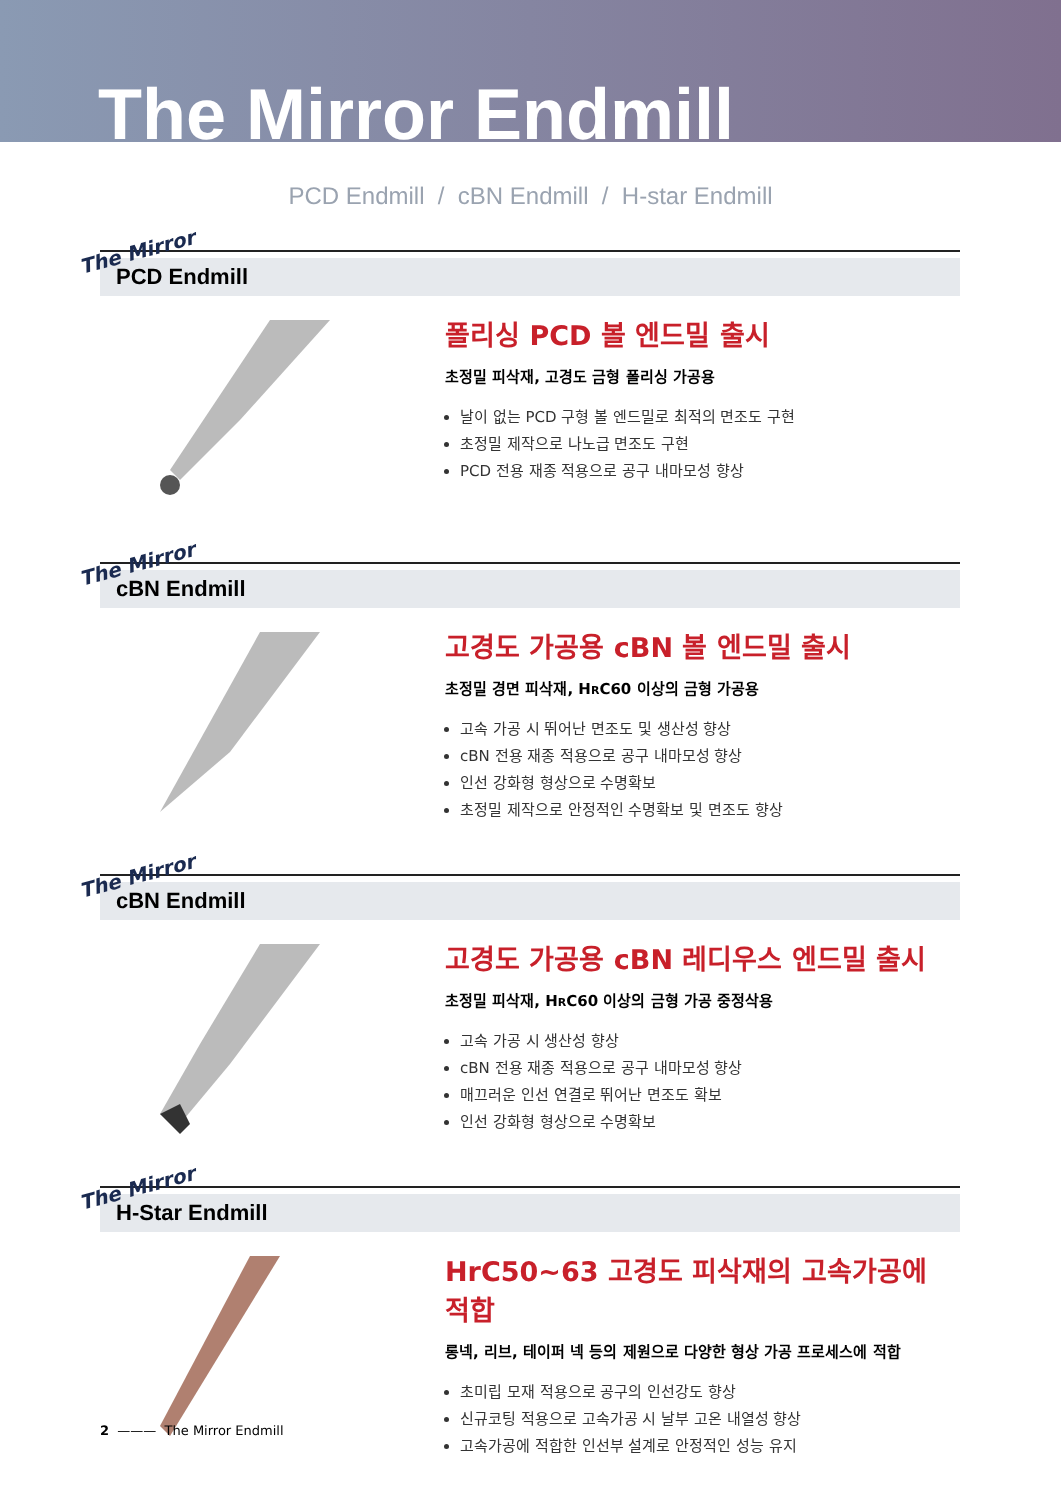The Mirror Endmill
PCD Endmill / cBN Endmill / H-star Endmill
The Mirror
PCD Endmill
폴리싱 PCD 볼 엔드밀 출시
초정밀 피삭재, 고경도 금형 폴리싱 가공용
날이 없는 PCD 구형 볼 엔드밀로 최적의 면조도 구현
초정밀 제작으로 나노급 면조도 구현
PCD 전용 재종 적용으로 공구 내마모성 향상
The Mirror
cBN Endmill
고경도 가공용 cBN 볼 엔드밀 출시
초정밀 경면 피삭재, HRC60 이상의 금형 가공용
고속 가공 시 뛰어난 면조도 및 생산성 향상
cBN 전용 재종 적용으로 공구 내마모성 향상
인선 강화형 형상으로 수명확보
초정밀 제작으로 안정적인 수명확보 및 면조도 향상
The Mirror
cBN Endmill
고경도 가공용 cBN 레디우스 엔드밀 출시
초정밀 피삭재, HRC60 이상의 금형 가공 중정삭용
고속 가공 시 생산성 향상
cBN 전용 재종 적용으로 공구 내마모성 향상
매끄러운 인선 연결로 뛰어난 면조도 확보
인선 강화형 형상으로 수명확보
The Mirror
H-Star Endmill
HrC50~63 고경도 피삭재의 고속가공에 적합
롱넥, 리브, 테이퍼 넥 등의 제원으로 다양한 형상 가공 프로세스에 적합
초미립 모재 적용으로 공구의 인선강도 향상
신규코팅 적용으로 고속가공 시 날부 고온 내열성 향상
고속가공에 적합한 인선부 설계로 안정적인 성능 유지
2 ——— The Mirror Endmill